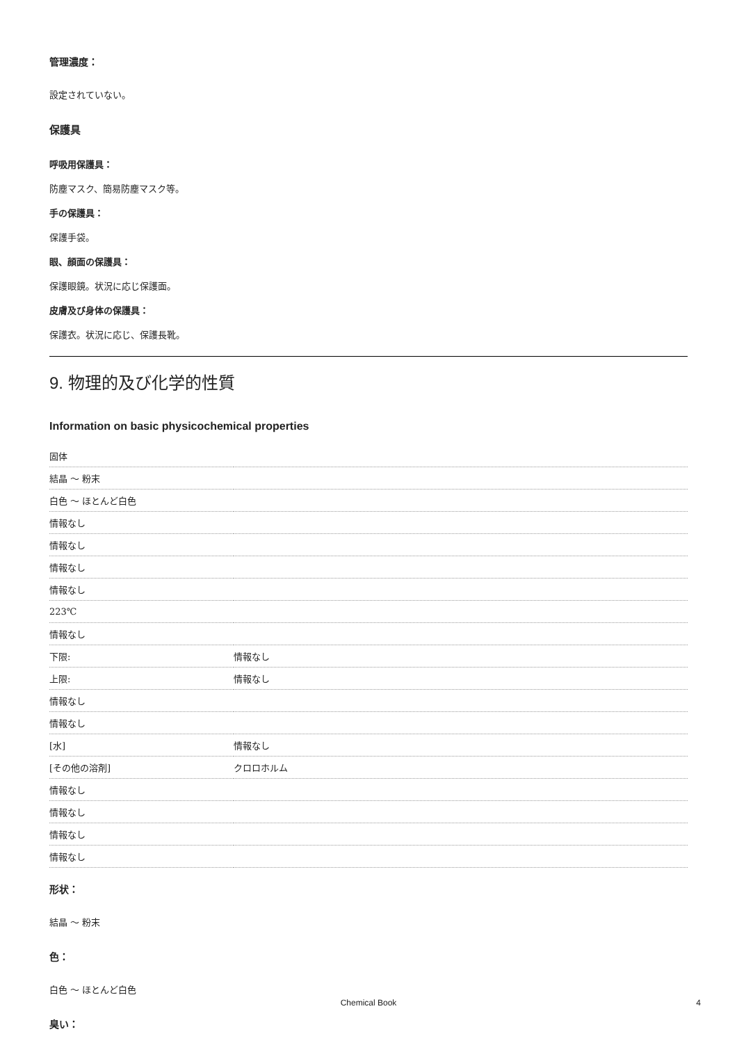管理濃度：
設定されていない。
保護具
呼吸用保護具：
防塵マスク、簡易防塵マスク等。
手の保護具：
保護手袋。
眼、顔面の保護具：
保護眼鏡。状況に応じ保護面。
皮膚及び身体の保護具：
保護衣。状況に応じ、保護長靴。
9. 物理的及び化学的性質
Information on basic physicochemical properties
| 固体 | |
| 結晶 ～ 粉末 | |
| 白色 ～ ほとんど白色 | |
| 情報なし | |
| 情報なし | |
| 情報なし | |
| 情報なし | |
| 223℃ | |
| 情報なし | |
| 下限: | 情報なし |
| 上限: | 情報なし |
| 情報なし | |
| 情報なし | |
| [水] | 情報なし |
| [その他の溶剤] | クロロホルム |
| 情報なし | |
| 情報なし | |
| 情報なし | |
| 情報なし | |
形状：
結晶 ～ 粉末
色：
白色 ～ ほとんど白色
臭い：
Chemical Book 4